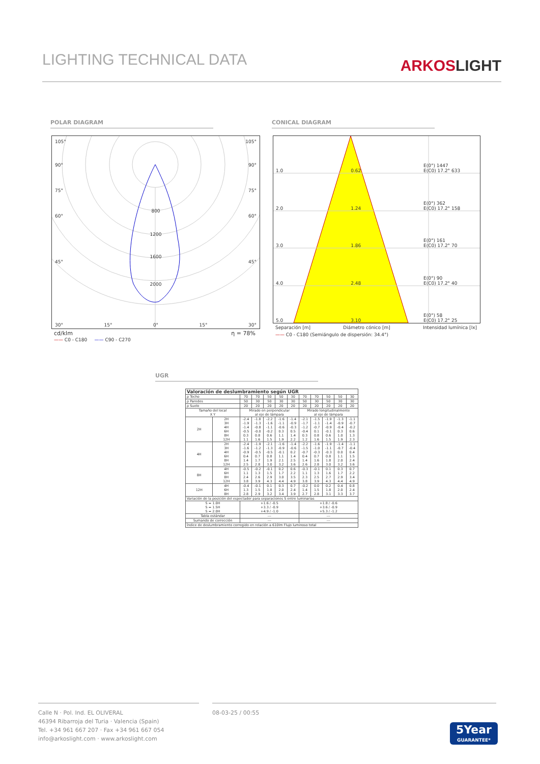LIGHTING TECHNICAL DATA
ARKOSLIGHT
POLAR DIAGRAM CONICAL DIAGRAM
105° 105°
90° 90°
75° 75°
800
60° 60°
1200
1600
45° 45°
2000
30° 15° 0° 15° 30°
cd/klm η = 78%
—— C0 - C180 —— C90 - C270
1.0 0.62 E(0°) 1447
E(C0) 17.2° 633
2.0 1.24 E(0°) 362
E(C0) 17.2° 158
3.0 1.86 E(0°) 161
E(C0) 17.2° 70
4.0 2.48 E(0°) 90
E(C0) 17.2° 40
5.0 3.10 E(0°) 58
E(C0) 17.2° 25
Separación [m] Diámetro cónico [m] Intensidad lumínica [lx]
—— C0 - C180 (Semiángulo de dispersión: 34.4°)
UGR
| Valoración de deslumbramiento según UGR | | | | | | | | | | | |
| ρ Techo | | 70 | 70 | 50 | 50 | 30 | 70 | 70 | 50 | 50 | 30 |
| ρ Paredes | | 50 | 30 | 50 | 30 | 30 | 50 | 30 | 50 | 30 | 30 |
| ρ Suelo | | 20 | 20 | 20 | 20 | 20 | 20 | 20 | 20 | 20 | 20 |
| Tamaño del local X Y | | Mirado en perpendicular al eje de lámpara | | | | | Mirado longitudinalmente al eje de lámpara | | | | |
| 2H | 2H 3H 4H 6H 8H 12H | -2.4 -1.9 -1.4 -0.5 0.3 1.1 | -1.8 -1.3 -0.8 -0.0 0.8 1.6 | -2.2 -1.6 -1.1 -0.2 0.6 1.5 | -1.6 -1.1 -0.6 0.3 1.1 1.9 | -1.4 -0.9 -0.3 0.5 1.4 2.2 | -2.1 -1.7 -1.2 -0.4 0.3 1.2 | -1.5 -1.1 -0.7 0.1 0.8 1.6 | -1.9 -1.4 -0.9 -0.1 0.6 1.5 | -1.3 -0.9 -0.4 0.3 1.0 1.9 | -1.1 -0.7 -0.2 0.6 1.3 2.3 |
| 4H | 2H 3H 4H 6H 8H 12H | -2.4 -1.6 -0.9 0.4 1.4 2.5 | -1.9 -1.2 -0.5 0.7 1.7 2.8 | -2.1 -1.3 -0.5 0.8 1.9 3.0 | -1.6 -0.9 -0.1 1.1 2.1 3.2 | -1.4 -0.6 0.2 1.4 2.5 3.6 | -2.2 -1.5 -0.7 0.4 1.4 2.6 | -1.6 -1.0 -0.3 0.7 1.6 2.8 | -1.9 -1.1 -0.3 0.8 1.8 3.0 | -1.4 -0.7 0.0 1.1 2.0 3.2 | -1.1 -0.4 0.4 1.5 2.4 3.6 |
| 8H | 4H 6H 8H 12H | -0.5 1.1 2.4 3.8 | -0.2 1.3 2.6 3.9 | -0.1 1.5 2.9 4.3 | 0.2 1.7 3.0 4.4 | 0.6 2.2 3.5 4.9 | -0.3 1.1 2.3 3.8 | -0.1 1.3 2.5 3.9 | 0.1 1.6 2.7 4.3 | 0.3 1.7 2.9 4.4 | 0.7 2.2 3.4 4.9 |
| 12H | 4H 6H 8H | -0.4 1.3 2.8 | -0.1 1.5 2.9 | 0.1 1.8 3.2 | 0.3 2.0 3.4 | 0.7 2.4 3.9 | -0.2 1.4 2.7 | 0.0 1.5 2.8 | 0.2 1.8 3.1 | 0.4 2.0 3.3 | 0.8 2.4 3.7 |
| Variación de la posición del espectador para separaciones S entre luminarias | | | | | | | | | | | |
| S = 1.0H S = 1.5H S = 2.0H | | +1.6 / -0.5 +3.3 / -0.9 +4.9 / -1.0 | | | | | +1.8 / -0.6 +3.6 / -0.9 +5.3 / -1.2 | | | | |
| Tabla estándar | | --- | | | | | --- | | | | |
| Sumando de corrección | | --- | | | | | --- | | | | |
| Índice de deslumbramiento corregido en relación a 610lm Flujo luminoso total | | | | | | | | | | | |
Calle N · Pol. Ind. EL OLIVERAL
46394 Ribarroja del Turia · Valencia (Spain)
Tel. +34 961 667 207 · Fax +34 961 667 054
info@arkoslight.com · www.arkoslight.com
08-03-25 / 00:55
5Year
GUARANTEE*